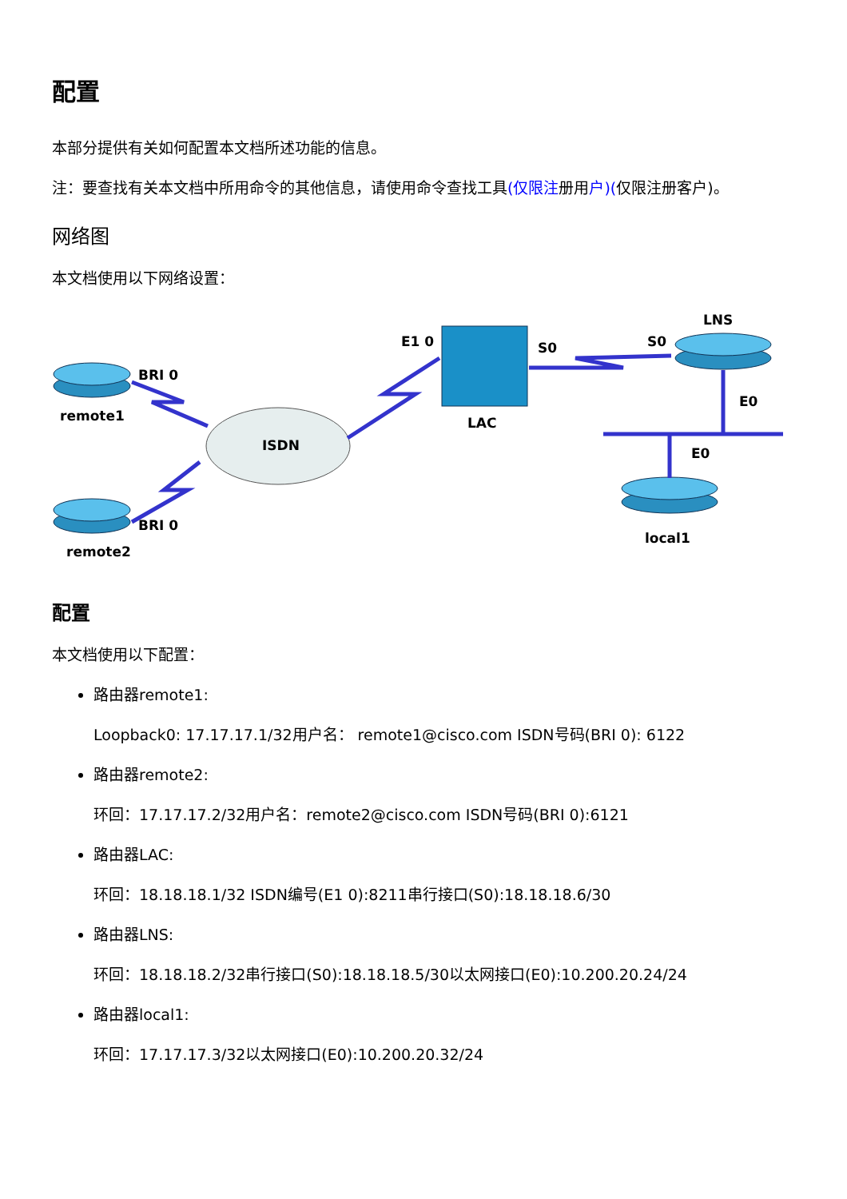配置
本部分提供有关如何配置本文档所述功能的信息。
注：要查找有关本文档中所用命令的其他信息，请使用命令查找工具(仅限注册用户)(仅限注册客户)。
网络图
本文档使用以下网络设置：
BRI 0
remote1
BRI 0
remote2
ISDN
E1 0
LAC
S0
S0
LNS
E0
E0
local1
配置
本文档使用以下配置：
路由器remote1:
Loopback0: 17.17.17.1/32用户名： remote1@cisco.com ISDN号码(BRI 0): 6122
路由器remote2:
环回：17.17.17.2/32用户名：remote2@cisco.com ISDN号码(BRI 0):6121
路由器LAC:
环回：18.18.18.1/32 ISDN编号(E1 0):8211串行接口(S0):18.18.18.6/30
路由器LNS:
环回：18.18.18.2/32串行接口(S0):18.18.18.5/30以太网接口(E0):10.200.20.24/24
路由器local1:
环回：17.17.17.3/32以太网接口(E0):10.200.20.32/24